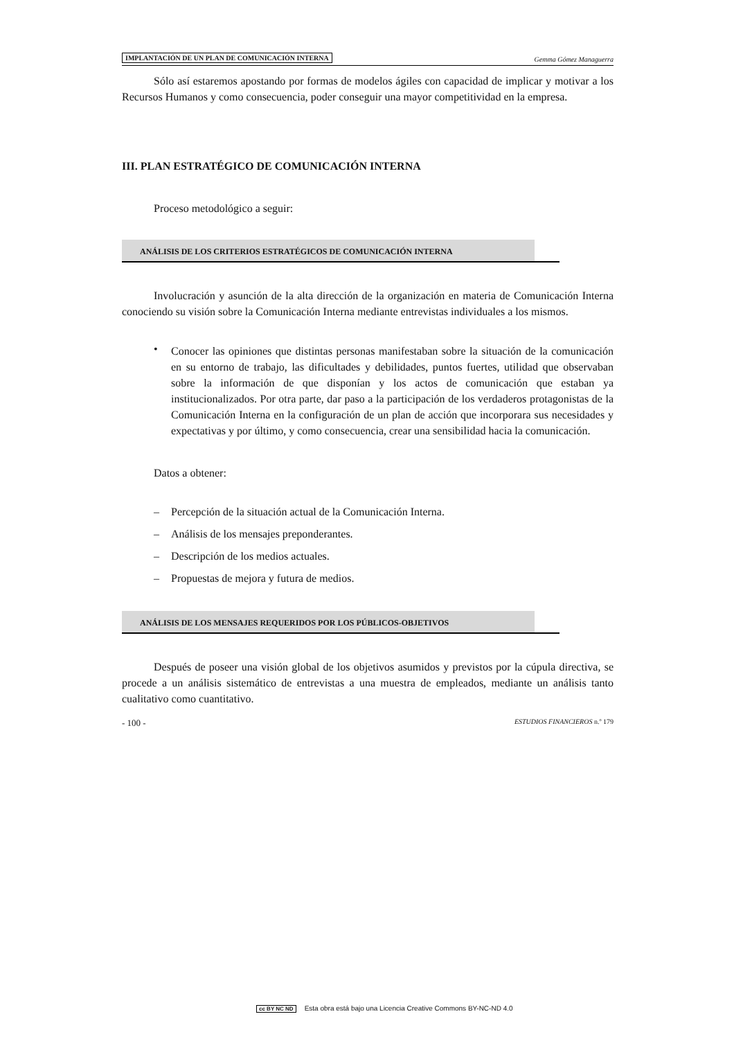IMPLANTACIÓN DE UN PLAN DE COMUNICACIÓN INTERNA Gemma Gómez Managuerra
Sólo así estaremos apostando por formas de modelos ágiles con capacidad de implicar y motivar a los Recursos Humanos y como consecuencia, poder conseguir una mayor competitividad en la empresa.
III. PLAN ESTRATÉGICO DE COMUNICACIÓN INTERNA
Proceso metodológico a seguir:
ANÁLISIS DE LOS CRITERIOS ESTRATÉGICOS DE COMUNICACIÓN INTERNA
Involucración y asunción de la alta dirección de la organización en materia de Comunicación Interna conociendo su visión sobre la Comunicación Interna mediante entrevistas individuales a los mismos.
•
Conocer las opiniones que distintas personas manifestaban sobre la situación de la comunicación en su entorno de trabajo, las dificultades y debilidades, puntos fuertes, utilidad que observaban sobre la información de que disponían y los actos de comunicación que estaban ya institucionalizados. Por otra parte, dar paso a la participación de los verdaderos protagonistas de la Comunicación Interna en la configuración de un plan de acción que incorporara sus necesidades y expectativas y por último, y como consecuencia, crear una sensibilidad hacia la comunicación.
Datos a obtener:
– Percepción de la situación actual de la Comunicación Interna.
– Análisis de los mensajes preponderantes.
– Descripción de los medios actuales.
– Propuestas de mejora y futura de medios.
ANÁLISIS DE LOS MENSAJES REQUERIDOS POR LOS PÚBLICOS-OBJETIVOS
Después de poseer una visión global de los objetivos asumidos y previstos por la cúpula directiva, se procede a un análisis sistemático de entrevistas a una muestra de empleados, mediante un análisis tanto cualitativo como cuantitativo.
- 100 - ESTUDIOS FINANCIEROS n.º 179
cc BY NC ND Esta obra está bajo una Licencia Creative Commons BY-NC-ND 4.0